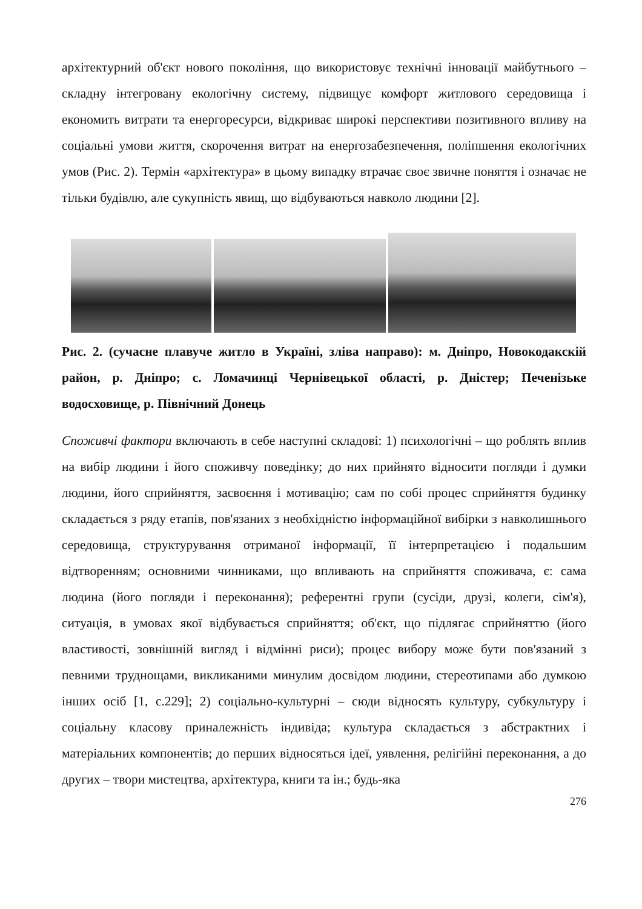архітектурний об'єкт нового покоління, що використовує технічні інновації майбутнього – складну інтегровану екологічну систему, підвищує комфорт житлового середовища і економить витрати та енергоресурси, відкриває широкі перспективи позитивного впливу на соціальні умови життя, скорочення витрат на енергозабезпечення, поліпшення екологічних умов (Рис. 2). Термін «архітектура» в цьому випадку втрачає своє звичне поняття і означає не тільки будівлю, але сукупність явищ, що відбуваються навколо людини [2].
Рис. 2. (сучасне плавуче житло в Україні, зліва направо): м. Дніпро, Новокодакскій район, р. Дніпро; с. Ломачинці Чернівецької області, р. Дністер; Печенізьке водосховище, р. Північний Донець
Споживчі фактори включають в себе наступні складові: 1) психологічні – що роблять вплив на вибір людини і його споживчу поведінку; до них прийнято відносити погляди і думки людини, його сприйняття, засвоєння і мотивацію; сам по собі процес сприйняття будинку складається з ряду етапів, пов'язаних з необхідністю інформаційної вибірки з навколишнього середовища, структурування отриманої інформації, її інтерпретацією і подальшим відтворенням; основними чинниками, що впливають на сприйняття споживача, є: сама людина (його погляди і переконання); референтні групи (сусіди, друзі, колеги, сім'я), ситуація, в умовах якої відбувається сприйняття; об'єкт, що підлягає сприйняттю (його властивості, зовнішній вигляд і відмінні риси); процес вибору може бути пов'язаний з певними труднощами, викликаними минулим досвідом людини, стереотипами або думкою інших осіб [1, с.229]; 2) соціально-культурні – сюди відносять культуру, субкультуру і соціальну класову приналежність індивіда; культура складається з абстрактних і матеріальних компонентів; до перших відносяться ідеї, уявлення, релігійні переконання, а до других – твори мистецтва, архітектура, книги та ін.; будь-яка
276